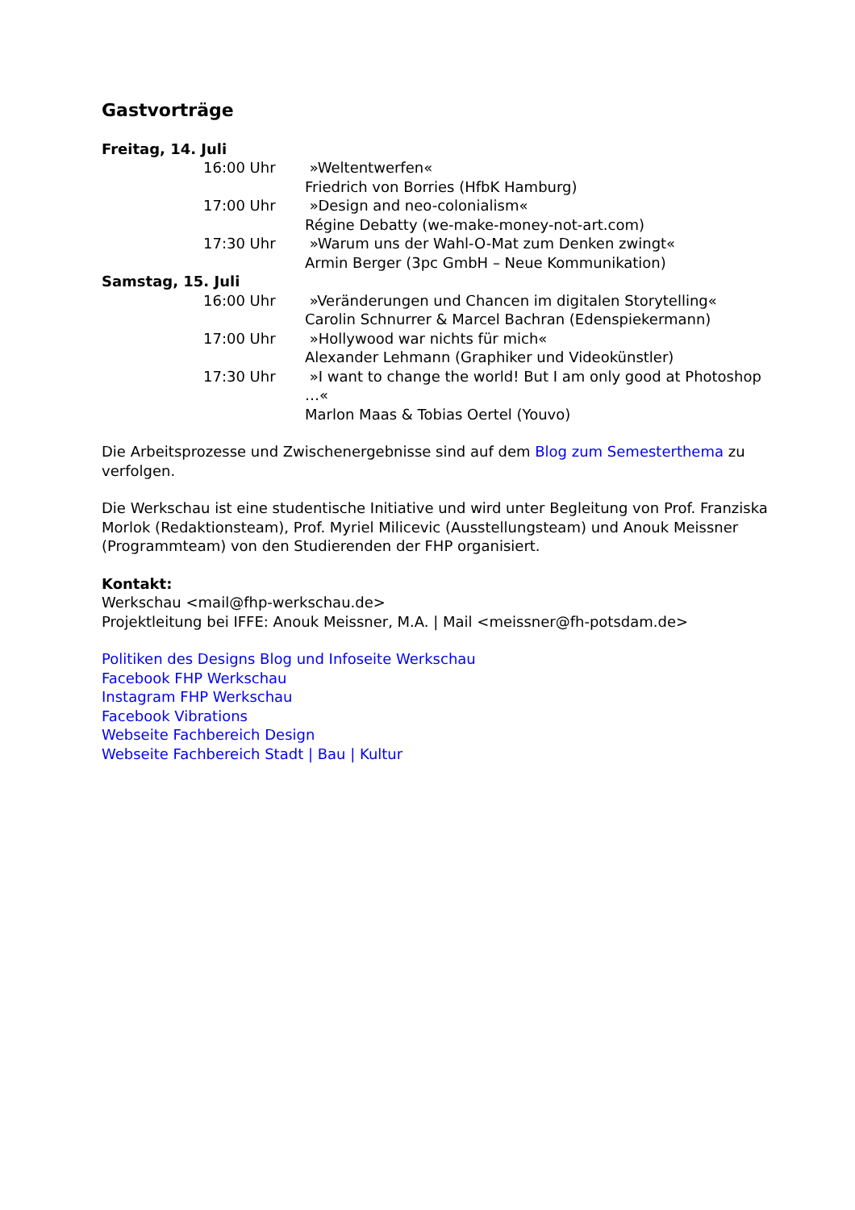Gastvorträge
Freitag, 14. Juli
16:00 Uhr »Weltentwerfen«
Friedrich von Borries (HfbK Hamburg)
17:00 Uhr »Design and neo-colonialism«
Régine Debatty (we-make-money-not-art.com)
17:30 Uhr »Warum uns der Wahl-O-Mat zum Denken zwingt«
Armin Berger (3pc GmbH – Neue Kommunikation)
Samstag, 15. Juli
16:00 Uhr »Veränderungen und Chancen im digitalen Storytelling«
Carolin Schnurrer & Marcel Bachran (Edenspiekermann)
17:00 Uhr »Hollywood war nichts für mich«
Alexander Lehmann (Graphiker und Videokünstler)
17:30 Uhr »I want to change the world! But I am only good at Photoshop …«
Marlon Maas & Tobias Oertel (Youvo)
Die Arbeitsprozesse und Zwischenergebnisse sind auf dem Blog zum Semesterthema zu verfolgen.
Die Werkschau ist eine studentische Initiative und wird unter Begleitung von Prof. Franziska Morlok (Redaktionsteam), Prof. Myriel Milicevic (Ausstellungsteam) und Anouk Meissner (Programmteam) von den Studierenden der FHP organisiert.
Kontakt:
Werkschau <mail@fhp-werkschau.de>
Projektleitung bei IFFE: Anouk Meissner, M.A. | Mail <meissner@fh-potsdam.de>
Politiken des Designs Blog und Infoseite Werkschau
Facebook FHP Werkschau
Instagram FHP Werkschau
Facebook Vibrations
Webseite Fachbereich Design
Webseite Fachbereich Stadt | Bau | Kultur